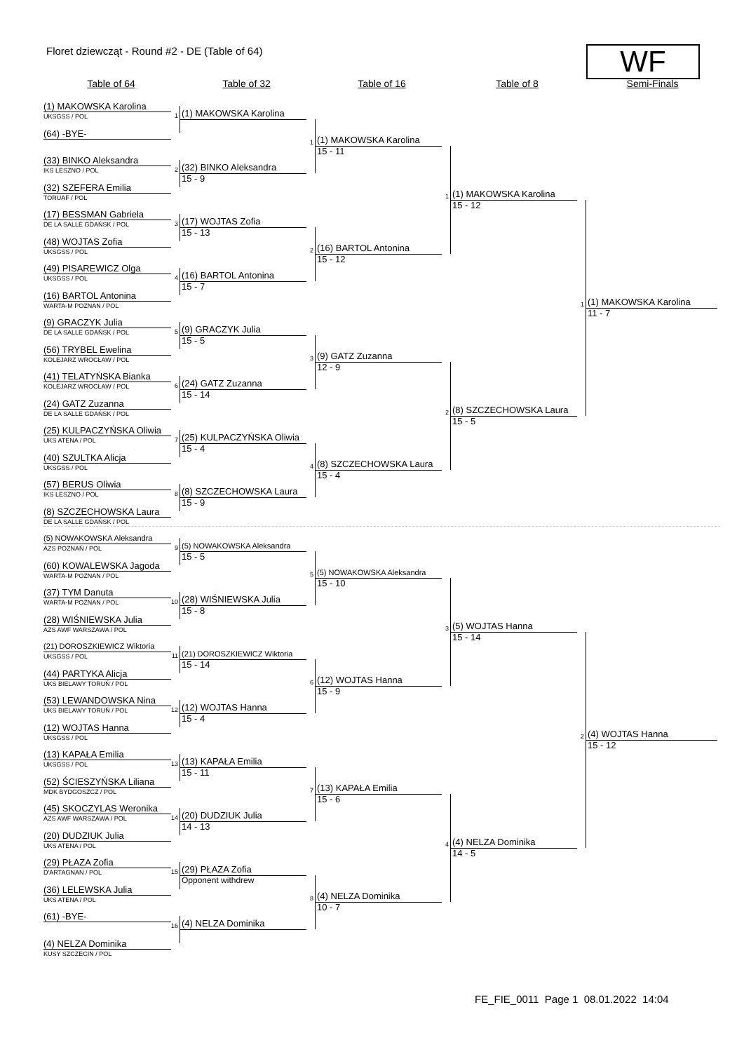Floret dziewcząt - Round #2 - DE (Table of 64)
WF
Table of 64 Table of 32 Table of 16 Table of 8 Semi-Finals
(1) MAKOWSKA Karolina
UKSGSS / POL
(64) -BYE-
(33) BINKO Aleksandra
IKS LESZNO / POL
(32) SZEFERA Emilia
TORUAF / POL
(17) BESSMAN Gabriela
DE LA SALLE GDAŃSK / POL
(48) WOJTAS Zofia
UKSGSS / POL
(49) PISAREWICZ Olga
UKSGSS / POL
(16) BARTOL Antonina
WARTA-M POZNAN / POL
(9) GRACZYK Julia
DE LA SALLE GDAŃSK / POL
(56) TRYBEL Ewelina
KOLEJARZ WROCŁAW / POL
(41) TELATYŃSKA Bianka
KOLEJARZ WROCŁAW / POL
(24) GATZ Zuzanna
DE LA SALLE GDAŃSK / POL
(25) KULPACZYŃSKA Oliwia
UKS ATENA / POL
(40) SZULTKA Alicja
UKSGSS / POL
(57) BERUS Oliwia
IKS LESZNO / POL
(8) SZCZECHOWSKA Laura
DE LA SALLE GDAŃSK / POL
(5) NOWAKOWSKA Aleksandra
AZS POZNAŃ / POL
(60) KOWALEWSKA Jagoda
WARTA-M POZNAN / POL
(37) TYM Danuta
WARTA-M POZNAN / POL
(28) WIŚNIEWSKA Julia
AZS AWF WARSZAWA / POL
(21) DOROSZKIEWICZ Wiktoria
UKSGSS / POL
(44) PARTYKA Alicja
UKS BIELAWY TORUŃ / POL
(53) LEWANDOWSKA Nina
UKS BIELAWY TORUŃ / POL
(12) WOJTAS Hanna
UKSGSS / POL
(13) KAPAŁA Emilia
UKSGSS / POL
(52) ŚCIESZYŃSKA Liliana
MDK BYDGOSZCZ / POL
(45) SKOCZYLAS Weronika
AZS AWF WARSZAWA / POL
(20) DUDZIUK Julia
UKS ATENA / POL
(29) PŁAZA Zofia
D'ARTAGNAN / POL
(36) LELEWSKA Julia
UKS ATENA / POL
(61) -BYE-
(4) NELZA Dominika
KUSY SZCZECIN / POL
1
(1) MAKOWSKA Karolina
2
(32) BINKO Aleksandra
15 - 9
3
(17) WOJTAS Zofia
15 - 13
4
(16) BARTOL Antonina
15 - 7
5
(9) GRACZYK Julia
15 - 5
6
(24) GATZ Zuzanna
15 - 14
7
(25) KULPACZYŃSKA Oliwia
15 - 4
8
(8) SZCZECHOWSKA Laura
15 - 9
9
(5) NOWAKOWSKA Aleksandra
15 - 5
10
(28) WIŚNIEWSKA Julia
15 - 8
11
(21) DOROSZKIEWICZ Wiktoria
15 - 14
12
(12) WOJTAS Hanna
15 - 4
13
(13) KAPAŁA Emilia
15 - 11
14
(20) DUDZIUK Julia
14 - 13
15
(29) PŁAZA Zofia
Opponent withdrew
16
(4) NELZA Dominika
1
(1) MAKOWSKA Karolina
15 - 11
2
(16) BARTOL Antonina
15 - 12
3
(9) GATZ Zuzanna
12 - 9
4
(8) SZCZECHOWSKA Laura
15 - 4
5
(5) NOWAKOWSKA Aleksandra
15 - 10
6
(12) WOJTAS Hanna
15 - 9
7
(13) KAPAŁA Emilia
15 - 6
8
(4) NELZA Dominika
10 - 7
1
(1) MAKOWSKA Karolina
15 - 12
2
(8) SZCZECHOWSKA Laura
15 - 5
3
(5) WOJTAS Hanna
15 - 14
4
(4) NELZA Dominika
14 - 5
1
(1) MAKOWSKA Karolina
11 - 7
2
(4) WOJTAS Hanna
15 - 12
FE_FIE_0011 Page 1 08.01.2022 14:04